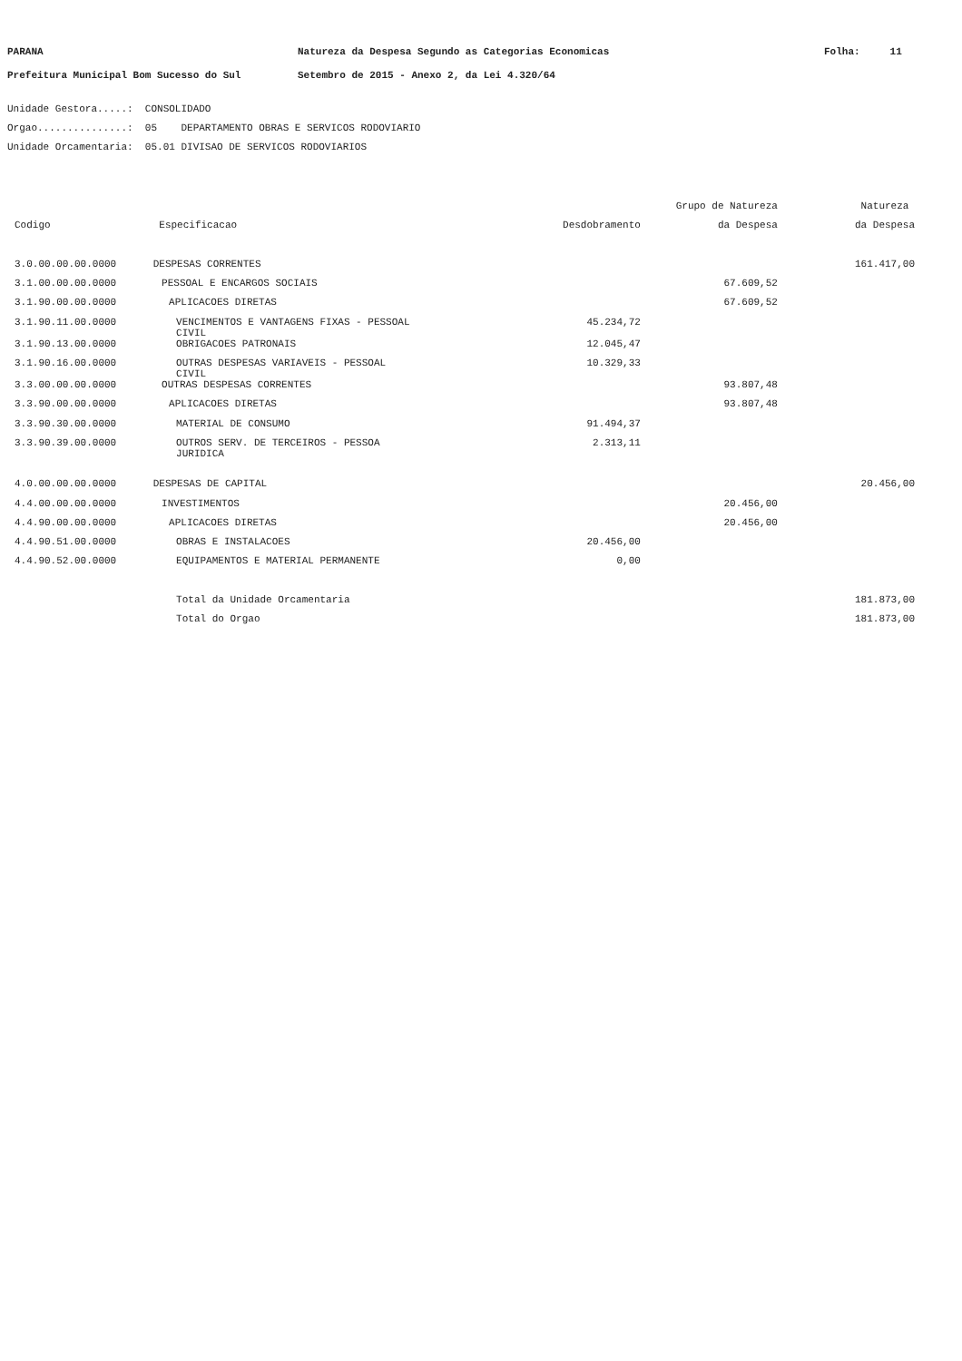PARANA Natureza da Despesa Segundo as Categorias Economicas Folha: 11
Prefeitura Municipal Bom Sucesso do Sul Setembro de 2015 - Anexo 2, da Lei 4.320/64
Unidade Gestora.....: CONSOLIDADO
Orgao...............: 05 DEPARTAMENTO OBRAS E SERVICOS RODOVIARIO
Unidade Orcamentaria: 05.01 DIVISAO DE SERVICOS RODOVIARIOS
| | | | Grupo de Natureza | Natureza |
| --- | --- | --- | --- | --- |
| Codigo | Especificacao | Desdobramento | da Despesa | da Despesa |
| 3.0.00.00.00.0000 | DESPESAS CORRENTES | | | 161.417,00 |
| 3.1.00.00.00.0000 | PESSOAL E ENCARGOS SOCIAIS | | 67.609,52 | |
| 3.1.90.00.00.0000 | APLICACOES DIRETAS | | 67.609,52 | |
| 3.1.90.11.00.0000 | VENCIMENTOS E VANTAGENS FIXAS - PESSOAL CIVIL | 45.234,72 | | |
| 3.1.90.13.00.0000 | OBRIGACOES PATRONAIS | 12.045,47 | | |
| 3.1.90.16.00.0000 | OUTRAS DESPESAS VARIAVEIS - PESSOAL CIVIL | 10.329,33 | | |
| 3.3.00.00.00.0000 | OUTRAS DESPESAS CORRENTES | | 93.807,48 | |
| 3.3.90.00.00.0000 | APLICACOES DIRETAS | | 93.807,48 | |
| 3.3.90.30.00.0000 | MATERIAL DE CONSUMO | 91.494,37 | | |
| 3.3.90.39.00.0000 | OUTROS SERV. DE TERCEIROS - PESSOA JURIDICA | 2.313,11 | | |
| 4.0.00.00.00.0000 | DESPESAS DE CAPITAL | | | 20.456,00 |
| 4.4.00.00.00.0000 | INVESTIMENTOS | | 20.456,00 | |
| 4.4.90.00.00.0000 | APLICACOES DIRETAS | | 20.456,00 | |
| 4.4.90.51.00.0000 | OBRAS E INSTALACOES | 20.456,00 | | |
| 4.4.90.52.00.0000 | EQUIPAMENTOS E MATERIAL PERMANENTE | 0,00 | | |
| | Total da Unidade Orcamentaria | | | 181.873,00 |
| | Total do Orgao | | | 181.873,00 |